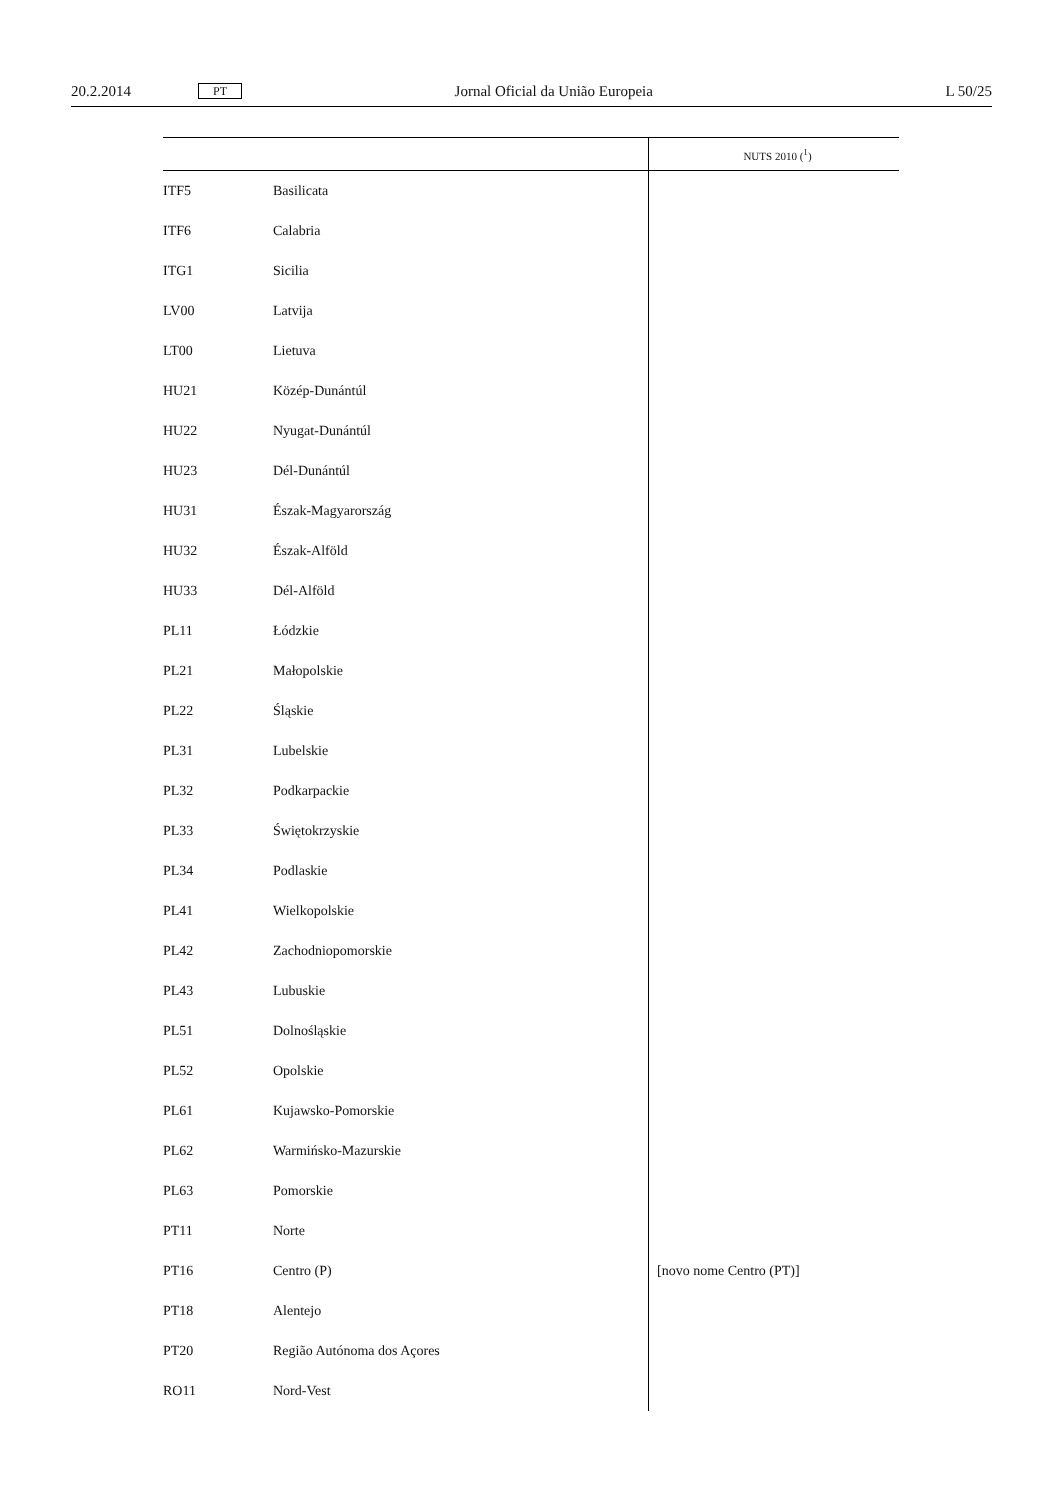20.2.2014 PT Jornal Oficial da União Europeia L 50/25
| | | NUTS 2010 (<sup>1</sup>) |
| --- | --- | --- |
| ITF5 | Basilicata | |
| ITF6 | Calabria | |
| ITG1 | Sicilia | |
| LV00 | Latvija | |
| LT00 | Lietuva | |
| HU21 | Közép-Dunántúl | |
| HU22 | Nyugat-Dunántúl | |
| HU23 | Dél-Dunántúl | |
| HU31 | Észak-Magyarország | |
| HU32 | Észak-Alföld | |
| HU33 | Dél-Alföld | |
| PL11 | Łódzkie | |
| PL21 | Małopolskie | |
| PL22 | Śląskie | |
| PL31 | Lubelskie | |
| PL32 | Podkarpackie | |
| PL33 | Świętokrzyskie | |
| PL34 | Podlaskie | |
| PL41 | Wielkopolskie | |
| PL42 | Zachodniopomorskie | |
| PL43 | Lubuskie | |
| PL51 | Dolnośląskie | |
| PL52 | Opolskie | |
| PL61 | Kujawsko-Pomorskie | |
| PL62 | Warmińsko-Mazurskie | |
| PL63 | Pomorskie | |
| PT11 | Norte | |
| PT16 | Centro (P) | [novo nome Centro (PT)] |
| PT18 | Alentejo | |
| PT20 | Região Autónoma dos Açores | |
| RO11 | Nord-Vest | |